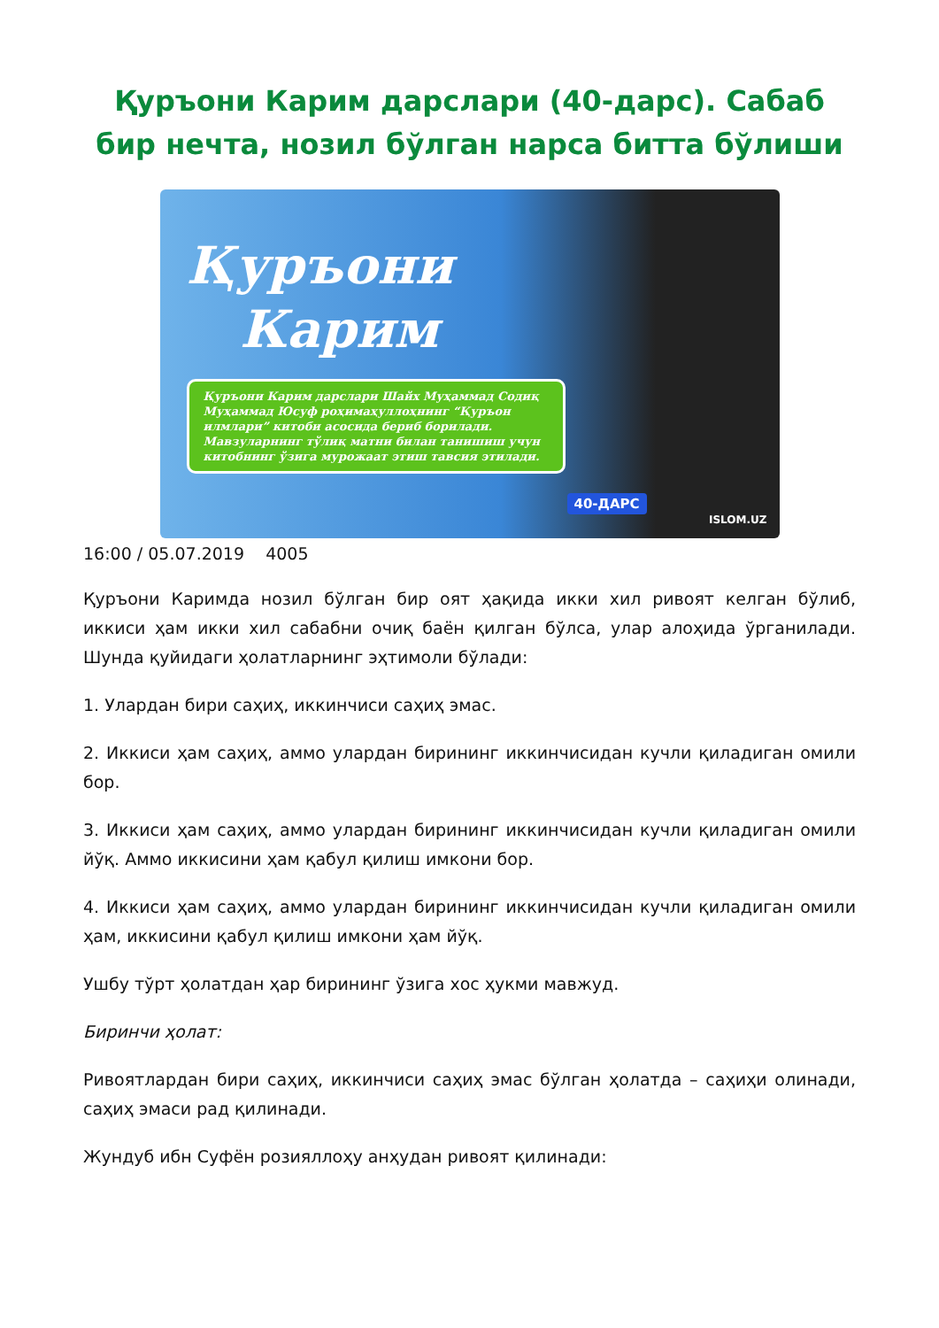Қуръони Карим дарслари (40-дарс). Сабаб бир нечта, нозил бўлган нарса битта бўлиши
Қуръони
Карим
Қуръони Карим дарслари Шайх Муҳаммад Содиқ Муҳаммад Юсуф роҳимаҳуллоҳнинг “Қуръон илмлари” китоби асосида бериб борилади.
Мавзуларнинг тўлиқ матни билан танишиш учун китобнинг ўзига мурожаат этиш тавсия этилади.
40-ДАРС
ISLOM.UZ
16:00 / 05.07.2019 4005
Қуръони Каримда нозил бўлган бир оят ҳақида икки хил ривоят келган бўлиб, иккиси ҳам икки хил сабабни очиқ баён қилган бўлса, улар алоҳида ўрганилади. Шунда қуйидаги ҳолатларнинг эҳтимоли бўлади:
1. Улардан бири саҳиҳ, иккинчиси саҳиҳ эмас.
2. Иккиси ҳам саҳиҳ, аммо улардан бирининг иккинчисидан кучли қиладиган омили бор.
3. Иккиси ҳам саҳиҳ, аммо улардан бирининг иккинчисидан кучли қиладиган омили йўқ. Аммо иккисини ҳам қабул қилиш имкони бор.
4. Иккиси ҳам саҳиҳ, аммо улардан бирининг иккинчисидан кучли қиладиган омили ҳам, иккисини қабул қилиш имкони ҳам йўқ.
Ушбу тўрт ҳолатдан ҳар бирининг ўзига хос ҳукми мавжуд.
Биринчи ҳолат:
Ривоятлардан бири саҳиҳ, иккинчиси саҳиҳ эмас бўлган ҳолатда – саҳиҳи олинади, саҳиҳ эмаси рад қилинади.
Жундуб ибн Суфён розияллоҳу анҳудан ривоят қилинади: